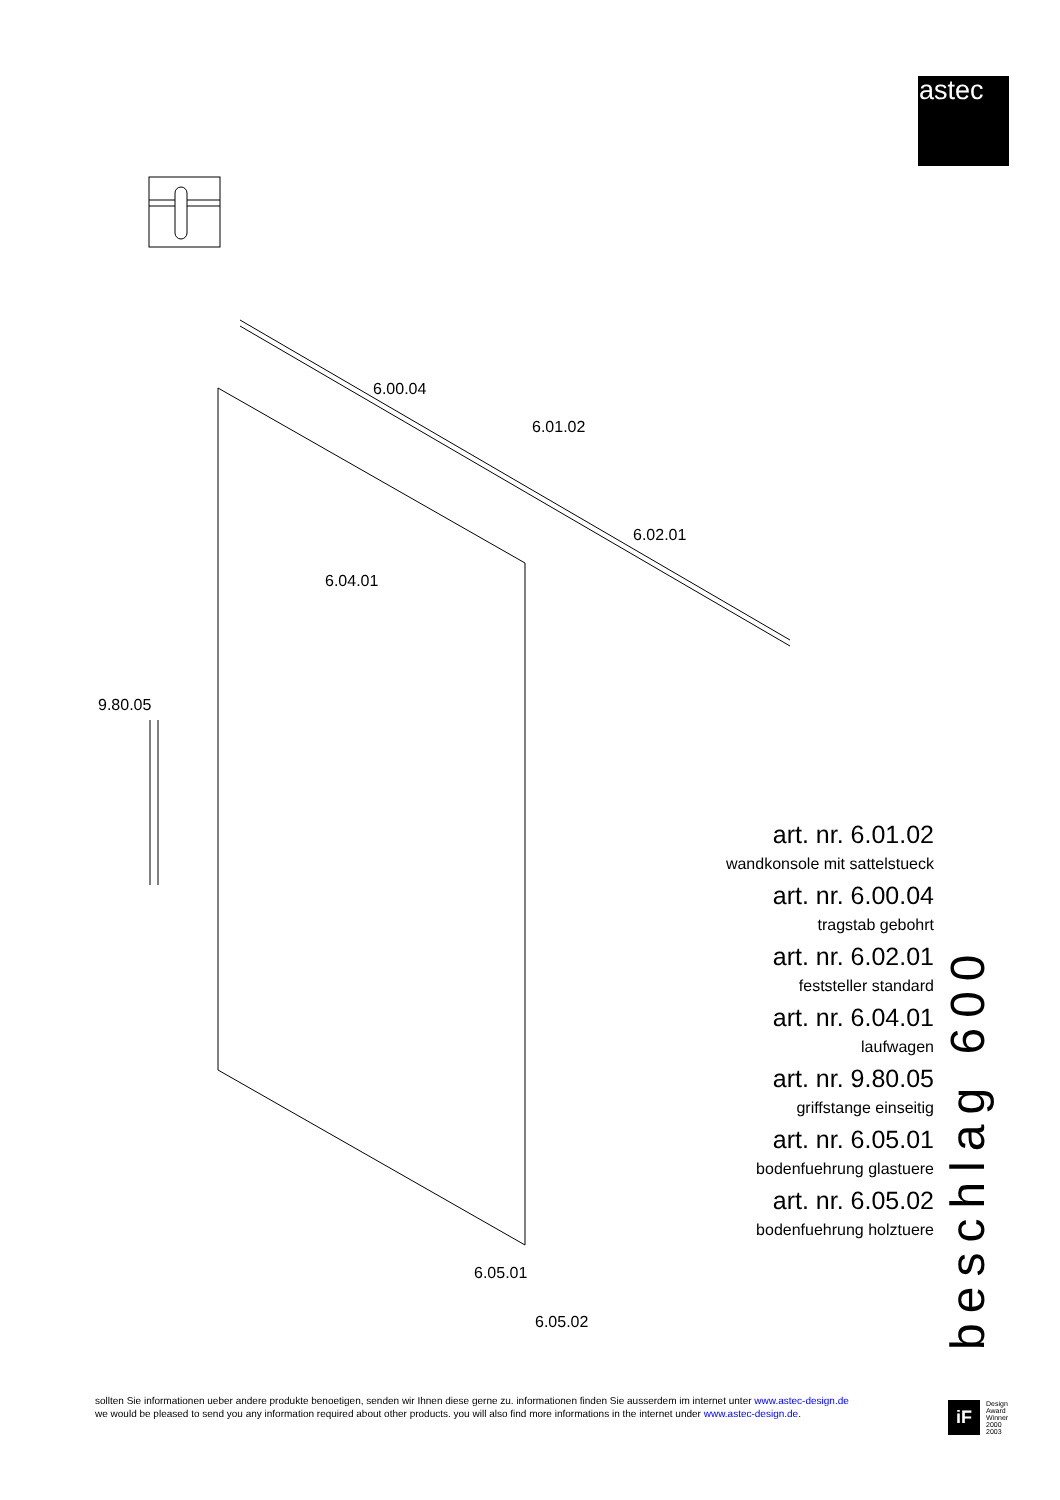astec
6.00.04
6.01.02
6.02.01
6.04.01
9.80.05
6.05.01
6.05.02
art. nr. 6.01.02
wandkonsole mit sattelstueck
art. nr. 6.00.04
tragstab gebohrt
art. nr. 6.02.01
feststeller standard
art. nr. 6.04.01
laufwagen
art. nr. 9.80.05
griffstange einseitig
art. nr. 6.05.01
bodenfuehrung glastuere
art. nr. 6.05.02
bodenfuehrung holztuere
beschlag 600
sollten Sie informationen ueber andere produkte benoetigen, senden wir Ihnen diese gerne zu. informationen finden Sie ausserdem im internet unter www.astec-design.de
we would be pleased to send you any information required about other products. you will also find more informations in the internet under www.astec-design.de.
iF
Design
Award
Winner
2000
2003